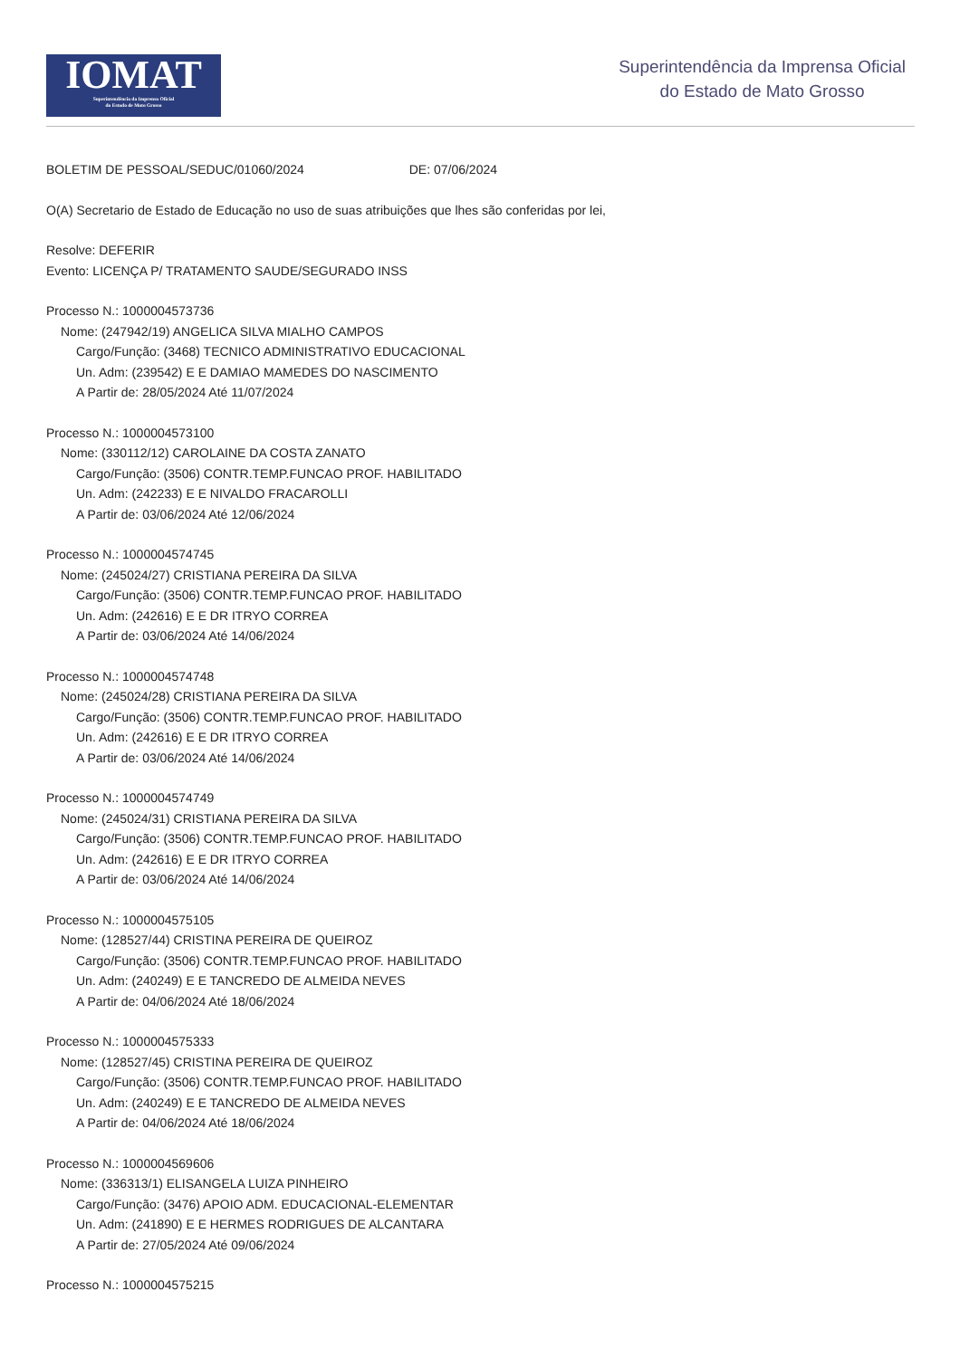IOMAT
Superintendência da Imprensa Oficial
do Estado de Mato Grosso
Superintendência da Imprensa Oficial
do Estado de Mato Grosso
BOLETIM DE PESSOAL/SEDUC/01060/2024 DE: 07/06/2024
O(A) Secretario de Estado de Educação no uso de suas atribuições que lhes são conferidas por lei,
Resolve: DEFERIR
Evento: LICENÇA P/ TRATAMENTO SAUDE/SEGURADO INSS
Processo N.: 1000004573736
Nome: (247942/19) ANGELICA SILVA MIALHO CAMPOS
Cargo/Função: (3468) TECNICO ADMINISTRATIVO EDUCACIONAL
Un. Adm: (239542) E E DAMIAO MAMEDES DO NASCIMENTO
A Partir de: 28/05/2024 Até 11/07/2024
Processo N.: 1000004573100
Nome: (330112/12) CAROLAINE DA COSTA ZANATO
Cargo/Função: (3506) CONTR.TEMP.FUNCAO PROF. HABILITADO
Un. Adm: (242233) E E NIVALDO FRACAROLLI
A Partir de: 03/06/2024 Até 12/06/2024
Processo N.: 1000004574745
Nome: (245024/27) CRISTIANA PEREIRA DA SILVA
Cargo/Função: (3506) CONTR.TEMP.FUNCAO PROF. HABILITADO
Un. Adm: (242616) E E DR ITRYO CORREA
A Partir de: 03/06/2024 Até 14/06/2024
Processo N.: 1000004574748
Nome: (245024/28) CRISTIANA PEREIRA DA SILVA
Cargo/Função: (3506) CONTR.TEMP.FUNCAO PROF. HABILITADO
Un. Adm: (242616) E E DR ITRYO CORREA
A Partir de: 03/06/2024 Até 14/06/2024
Processo N.: 1000004574749
Nome: (245024/31) CRISTIANA PEREIRA DA SILVA
Cargo/Função: (3506) CONTR.TEMP.FUNCAO PROF. HABILITADO
Un. Adm: (242616) E E DR ITRYO CORREA
A Partir de: 03/06/2024 Até 14/06/2024
Processo N.: 1000004575105
Nome: (128527/44) CRISTINA PEREIRA DE QUEIROZ
Cargo/Função: (3506) CONTR.TEMP.FUNCAO PROF. HABILITADO
Un. Adm: (240249) E E TANCREDO DE ALMEIDA NEVES
A Partir de: 04/06/2024 Até 18/06/2024
Processo N.: 1000004575333
Nome: (128527/45) CRISTINA PEREIRA DE QUEIROZ
Cargo/Função: (3506) CONTR.TEMP.FUNCAO PROF. HABILITADO
Un. Adm: (240249) E E TANCREDO DE ALMEIDA NEVES
A Partir de: 04/06/2024 Até 18/06/2024
Processo N.: 1000004569606
Nome: (336313/1) ELISANGELA LUIZA PINHEIRO
Cargo/Função: (3476) APOIO ADM. EDUCACIONAL-ELEMENTAR
Un. Adm: (241890) E E HERMES RODRIGUES DE ALCANTARA
A Partir de: 27/05/2024 Até 09/06/2024
Processo N.: 1000004575215